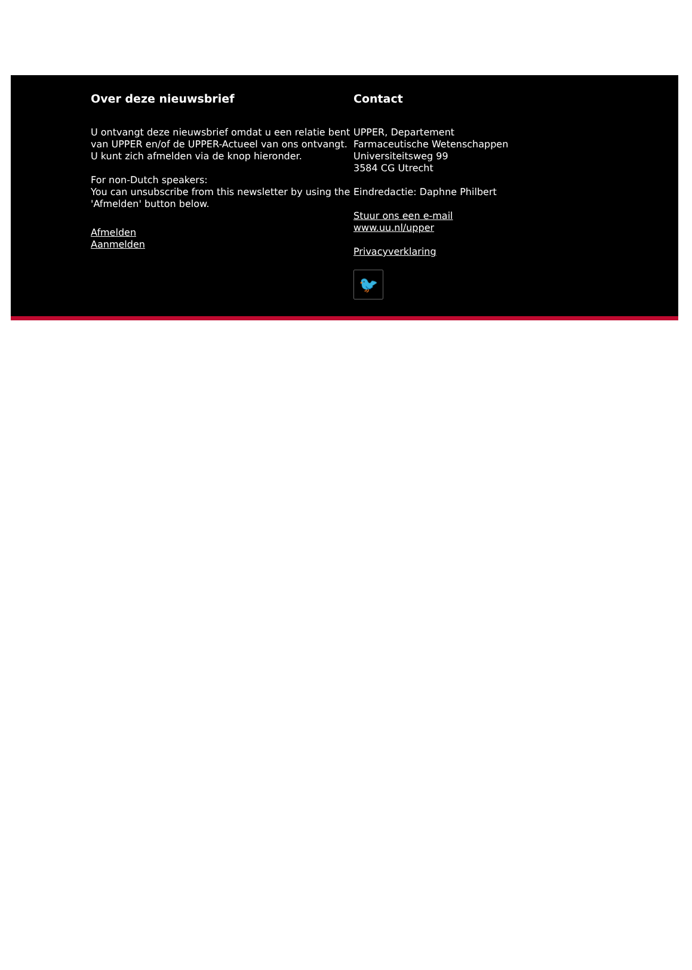Over deze nieuwsbrief
U ontvangt deze nieuwsbrief omdat u een relatie bent van UPPER en/of de UPPER-Actueel van ons ontvangt.
U kunt zich afmelden via de knop hieronder.
For non-Dutch speakers:
You can unsubscribe from this newsletter by using the 'Afmelden' button below.
Afmelden
Aanmelden
Contact
UPPER, Departement
Farmaceutische Wetenschappen
Universiteitsweg 99
3584 CG Utrecht
Eindredactie: Daphne Philbert
Stuur ons een e-mail
www.uu.nl/upper
Privacyverklaring
🐦